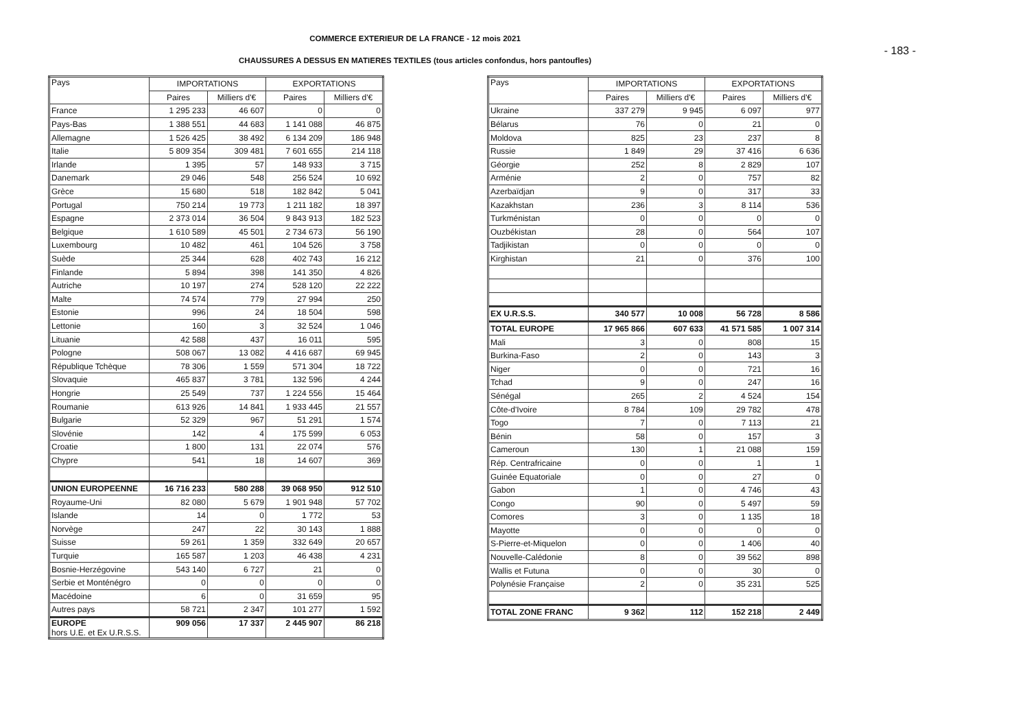COMMERCE EXTERIEUR DE LA FRANCE - 12 mois 2021
CHAUSSURES A DESSUS EN MATIERES TEXTILES (tous articles confondus, hors pantoufles)
- 183 -
| Pays | IMPORTATIONS | | EXPORTATIONS | |
| --- | --- | --- | --- | --- |
| | Paires | Milliers d'€ | Paires | Milliers d'€ |
| France | 1 295 233 | 46 607 | 0 | 0 |
| Pays-Bas | 1 388 551 | 44 683 | 1 141 088 | 46 875 |
| Allemagne | 1 526 425 | 38 492 | 6 134 209 | 186 948 |
| Italie | 5 809 354 | 309 481 | 7 601 655 | 214 118 |
| Irlande | 1 395 | 57 | 148 933 | 3 715 |
| Danemark | 29 046 | 548 | 256 524 | 10 692 |
| Grèce | 15 680 | 518 | 182 842 | 5 041 |
| Portugal | 750 214 | 19 773 | 1 211 182 | 18 397 |
| Espagne | 2 373 014 | 36 504 | 9 843 913 | 182 523 |
| Belgique | 1 610 589 | 45 501 | 2 734 673 | 56 190 |
| Luxembourg | 10 482 | 461 | 104 526 | 3 758 |
| Suède | 25 344 | 628 | 402 743 | 16 212 |
| Finlande | 5 894 | 398 | 141 350 | 4 826 |
| Autriche | 10 197 | 274 | 528 120 | 22 222 |
| Malte | 74 574 | 779 | 27 994 | 250 |
| Estonie | 996 | 24 | 18 504 | 598 |
| Lettonie | 160 | 3 | 32 524 | 1 046 |
| Lituanie | 42 588 | 437 | 16 011 | 595 |
| Pologne | 508 067 | 13 082 | 4 416 687 | 69 945 |
| République Tchèque | 78 306 | 1 559 | 571 304 | 18 722 |
| Slovaquie | 465 837 | 3 781 | 132 596 | 4 244 |
| Hongrie | 25 549 | 737 | 1 224 556 | 15 464 |
| Roumanie | 613 926 | 14 841 | 1 933 445 | 21 557 |
| Bulgarie | 52 329 | 967 | 51 291 | 1 574 |
| Slovénie | 142 | 4 | 175 599 | 6 053 |
| Croatie | 1 800 | 131 | 22 074 | 576 |
| Chypre | 541 | 18 | 14 607 | 369 |
| UNION EUROPEENNE | 16 716 233 | 580 288 | 39 068 950 | 912 510 |
| Royaume-Uni | 82 080 | 5 679 | 1 901 948 | 57 702 |
| Islande | 14 | 0 | 1 772 | 53 |
| Norvège | 247 | 22 | 30 143 | 1 888 |
| Suisse | 59 261 | 1 359 | 332 649 | 20 657 |
| Turquie | 165 587 | 1 203 | 46 438 | 4 231 |
| Bosnie-Herzégovine | 543 140 | 6 727 | 21 | 0 |
| Serbie et Monténégro | 0 | 0 | 0 | 0 |
| Macédoine | 6 | 0 | 31 659 | 95 |
| Autres pays | 58 721 | 2 347 | 101 277 | 1 592 |
| EUROPE hors U.E. et Ex U.R.S.S. | 909 056 | 17 337 | 2 445 907 | 86 218 |
| Pays | IMPORTATIONS | | EXPORTATIONS | |
| --- | --- | --- | --- | --- |
| | Paires | Milliers d'€ | Paires | Milliers d'€ |
| Ukraine | 337 279 | 9 945 | 6 097 | 977 |
| Bélarus | 76 | 0 | 21 | 0 |
| Moldova | 825 | 23 | 237 | 8 |
| Russie | 1 849 | 29 | 37 416 | 6 636 |
| Géorgie | 252 | 8 | 2 829 | 107 |
| Arménie | 2 | 0 | 757 | 82 |
| Azerbaïdjan | 9 | 0 | 317 | 33 |
| Kazakhstan | 236 | 3 | 8 114 | 536 |
| Turkménistan | 0 | 0 | 0 | 0 |
| Ouzbékistan | 28 | 0 | 564 | 107 |
| Tadjikistan | 0 | 0 | 0 | 0 |
| Kirghistan | 21 | 0 | 376 | 100 |
| EX U.R.S.S. | 340 577 | 10 008 | 56 728 | 8 586 |
| TOTAL EUROPE | 17 965 866 | 607 633 | 41 571 585 | 1 007 314 |
| Mali | 3 | 0 | 808 | 15 |
| Burkina-Faso | 2 | 0 | 143 | 3 |
| Niger | 0 | 0 | 721 | 16 |
| Tchad | 9 | 0 | 247 | 16 |
| Sénégal | 265 | 2 | 4 524 | 154 |
| Côte-d'Ivoire | 8 784 | 109 | 29 782 | 478 |
| Togo | 7 | 0 | 7 113 | 21 |
| Bénin | 58 | 0 | 157 | 3 |
| Cameroun | 130 | 1 | 21 088 | 159 |
| Rép. Centrafricaine | 0 | 0 | 1 | 1 |
| Guinée Equatoriale | 0 | 0 | 27 | 0 |
| Gabon | 1 | 0 | 4 746 | 43 |
| Congo | 90 | 0 | 5 497 | 59 |
| Comores | 3 | 0 | 1 135 | 18 |
| Mayotte | 0 | 0 | 0 | 0 |
| S-Pierre-et-Miquelon | 0 | 0 | 1 406 | 40 |
| Nouvelle-Calédonie | 8 | 0 | 39 562 | 898 |
| Wallis et Futuna | 0 | 0 | 30 | 0 |
| Polynésie Française | 2 | 0 | 35 231 | 525 |
| TOTAL ZONE FRANC | 9 362 | 112 | 152 218 | 2 449 |